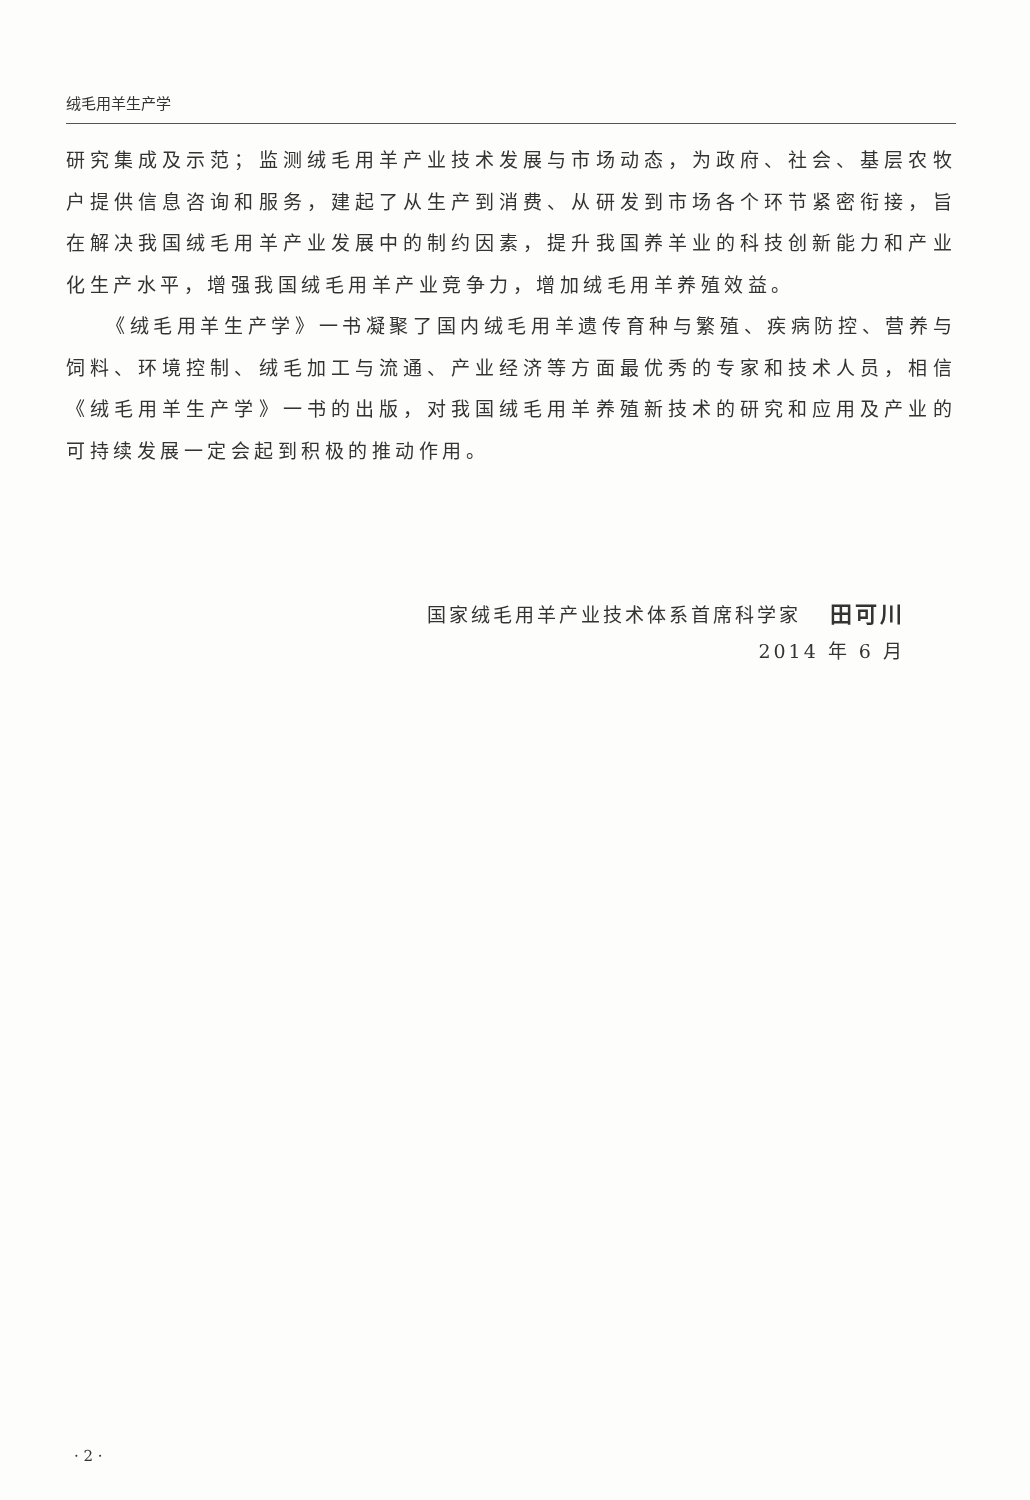绒毛用羊生产学
研究集成及示范；监测绒毛用羊产业技术发展与市场动态，为政府、社会、基层农牧户提供信息咨询和服务，建起了从生产到消费、从研发到市场各个环节紧密衔接，旨在解决我国绒毛用羊产业发展中的制约因素，提升我国养羊业的科技创新能力和产业化生产水平，增强我国绒毛用羊产业竞争力，增加绒毛用羊养殖效益。
《绒毛用羊生产学》一书凝聚了国内绒毛用羊遗传育种与繁殖、疾病防控、营养与饲料、环境控制、绒毛加工与流通、产业经济等方面最优秀的专家和技术人员，相信《绒毛用羊生产学》一书的出版，对我国绒毛用羊养殖新技术的研究和应用及产业的可持续发展一定会起到积极的推动作用。
国家绒毛用羊产业技术体系首席科学家 田可川
2014 年 6 月
· 2 ·